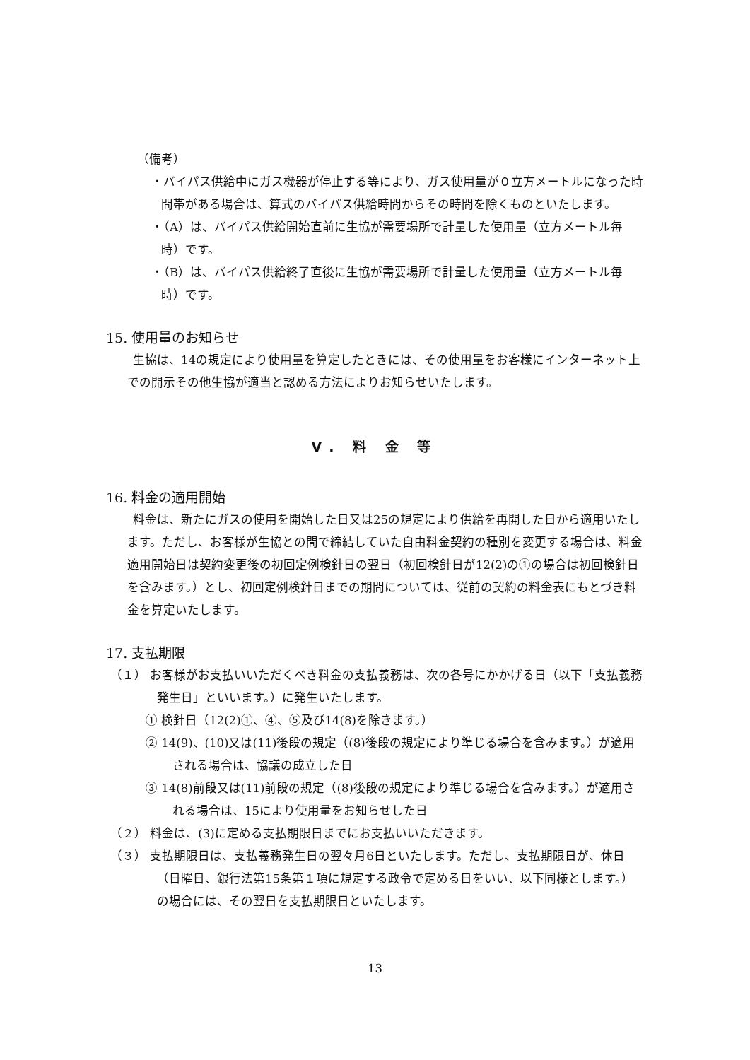（備考）
・バイパス供給中にガス機器が停止する等により、ガス使用量が０立方メートルになった時間帯がある場合は、算式のバイパス供給時間からその時間を除くものといたします。
・（A）は、バイパス供給開始直前に生協が需要場所で計量した使用量（立方メートル毎時）です。
・（B）は、バイパス供給終了直後に生協が需要場所で計量した使用量（立方メートル毎時）です。
15. 使用量のお知らせ
生協は、14の規定により使用量を算定したときには、その使用量をお客様にインターネット上での開示その他生協が適当と認める方法によりお知らせいたします。
Ⅴ. 料 金 等
16. 料金の適用開始
料金は、新たにガスの使用を開始した日又は25の規定により供給を再開した日から適用いたします。ただし、お客様が生協との間で締結していた自由料金契約の種別を変更する場合は、料金適用開始日は契約変更後の初回定例検針日の翌日（初回検針日が12(2)の①の場合は初回検針日を含みます。）とし、初回定例検針日までの期間については、従前の契約の料金表にもとづき料金を算定いたします。
17. 支払期限
（１） お客様がお支払いいただくべき料金の支払義務は、次の各号にかかげる日（以下「支払義務発生日」といいます。）に発生いたします。
① 検針日（12(2)①、④、⑤及び14(8)を除きます。）
② 14(9)、(10)又は(11)後段の規定（(8)後段の規定により準じる場合を含みます。）が適用される場合は、協議の成立した日
③ 14(8)前段又は(11)前段の規定（(8)後段の規定により準じる場合を含みます。）が適用される場合は、15により使用量をお知らせした日
（２） 料金は、(3)に定める支払期限日までにお支払いいただきます。
（３） 支払期限日は、支払義務発生日の翌々月6日といたします。ただし、支払期限日が、休日（日曜日、銀行法第15条第１項に規定する政令で定める日をいい、以下同様とします。）の場合には、その翌日を支払期限日といたします。
13